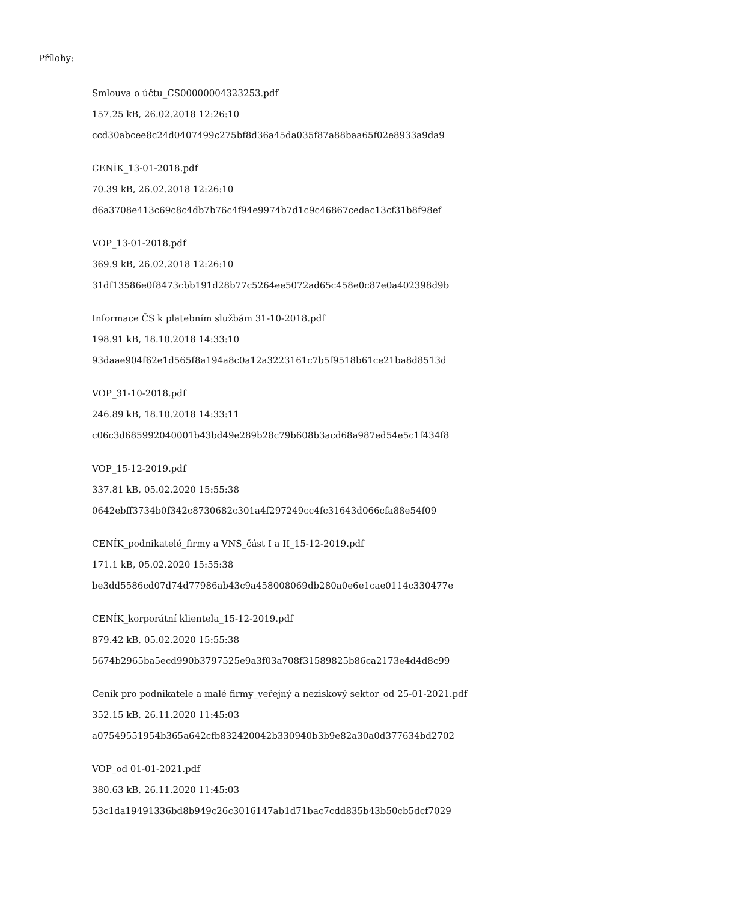Přílohy:
Smlouva o účtu_CS00000004323253.pdf
157.25 kB, 26.02.2018 12:26:10
ccd30abcee8c24d0407499c275bf8d36a45da035f87a88baa65f02e8933a9da9
CENÍK_13-01-2018.pdf
70.39 kB, 26.02.2018 12:26:10
d6a3708e413c69c8c4db7b76c4f94e9974b7d1c9c46867cedac13cf31b8f98ef
VOP_13-01-2018.pdf
369.9 kB, 26.02.2018 12:26:10
31df13586e0f8473cbb191d28b77c5264ee5072ad65c458e0c87e0a402398d9b
Informace ČS k platebním službám 31-10-2018.pdf
198.91 kB, 18.10.2018 14:33:10
93daae904f62e1d565f8a194a8c0a12a3223161c7b5f9518b61ce21ba8d8513d
VOP_31-10-2018.pdf
246.89 kB, 18.10.2018 14:33:11
c06c3d685992040001b43bd49e289b28c79b608b3acd68a987ed54e5c1f434f8
VOP_15-12-2019.pdf
337.81 kB, 05.02.2020 15:55:38
0642ebff3734b0f342c8730682c301a4f297249cc4fc31643d066cfa88e54f09
CENÍK_podnikatelé_firmy a VNS_část I a II_15-12-2019.pdf
171.1 kB, 05.02.2020 15:55:38
be3dd5586cd07d74d77986ab43c9a458008069db280a0e6e1cae0114c330477e
CENÍK_korporátní klientela_15-12-2019.pdf
879.42 kB, 05.02.2020 15:55:38
5674b2965ba5ecd990b3797525e9a3f03a708f31589825b86ca2173e4d4d8c99
Ceník pro podnikatele a malé firmy_veřejný a neziskový sektor_od 25-01-2021.pdf
352.15 kB, 26.11.2020 11:45:03
a07549551954b365a642cfb832420042b330940b3b9e82a30a0d377634bd2702
VOP_od 01-01-2021.pdf
380.63 kB, 26.11.2020 11:45:03
53c1da19491336bd8b949c26c3016147ab1d71bac7cdd835b43b50cb5dcf7029